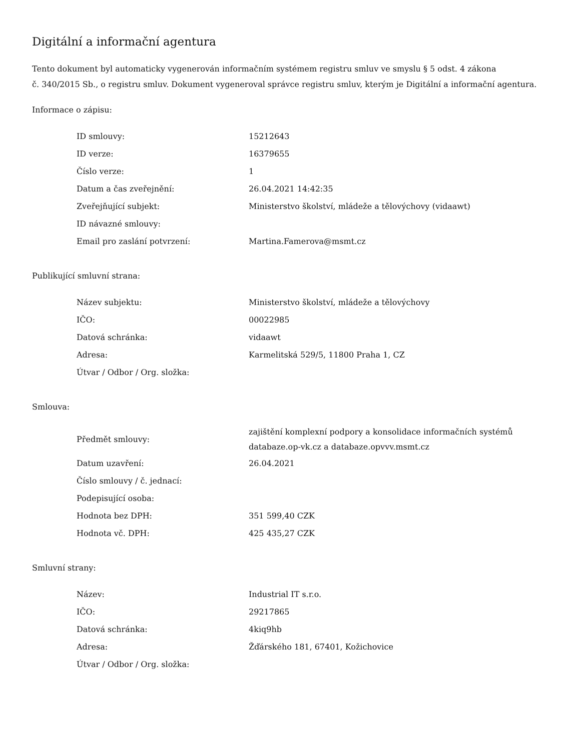Digitální a informační agentura
Tento dokument byl automaticky vygenerován informačním systémem registru smluv ve smyslu § 5 odst. 4 zákona
č. 340/2015 Sb., o registru smluv. Dokument vygeneroval správce registru smluv, kterým je Digitální a informační agentura.
Informace o zápisu:
| ID smlouvy: | 15212643 |
| ID verze: | 16379655 |
| Číslo verze: | 1 |
| Datum a čas zveřejnění: | 26.04.2021 14:42:35 |
| Zveřejňující subjekt: | Ministerstvo školství, mládeže a tělovýchovy (vidaawt) |
| ID návazné smlouvy: | |
| Email pro zaslání potvrzení: | Martina.Famerova@msmt.cz |
Publikující smluvní strana:
| Název subjektu: | Ministerstvo školství, mládeže a tělovýchovy |
| IČO: | 00022985 |
| Datová schránka: | vidaawt |
| Adresa: | Karmelitská 529/5, 11800 Praha 1, CZ |
| Útvar / Odbor / Org. složka: | |
Smlouva:
| Předmět smlouvy: | zajištění komplexní podpory a konsolidace informačních systémů databaze.op-vk.cz a databaze.opvvv.msmt.cz |
| Datum uzavření: | 26.04.2021 |
| Číslo smlouvy / č. jednací: | |
| Podepisující osoba: | |
| Hodnota bez DPH: | 351 599,40 CZK |
| Hodnota vč. DPH: | 425 435,27 CZK |
Smluvní strany:
| Název: | Industrial IT s.r.o. |
| IČO: | 29217865 |
| Datová schránka: | 4kiq9hb |
| Adresa: | Žďárského 181, 67401, Kožichovice |
| Útvar / Odbor / Org. složka: | |